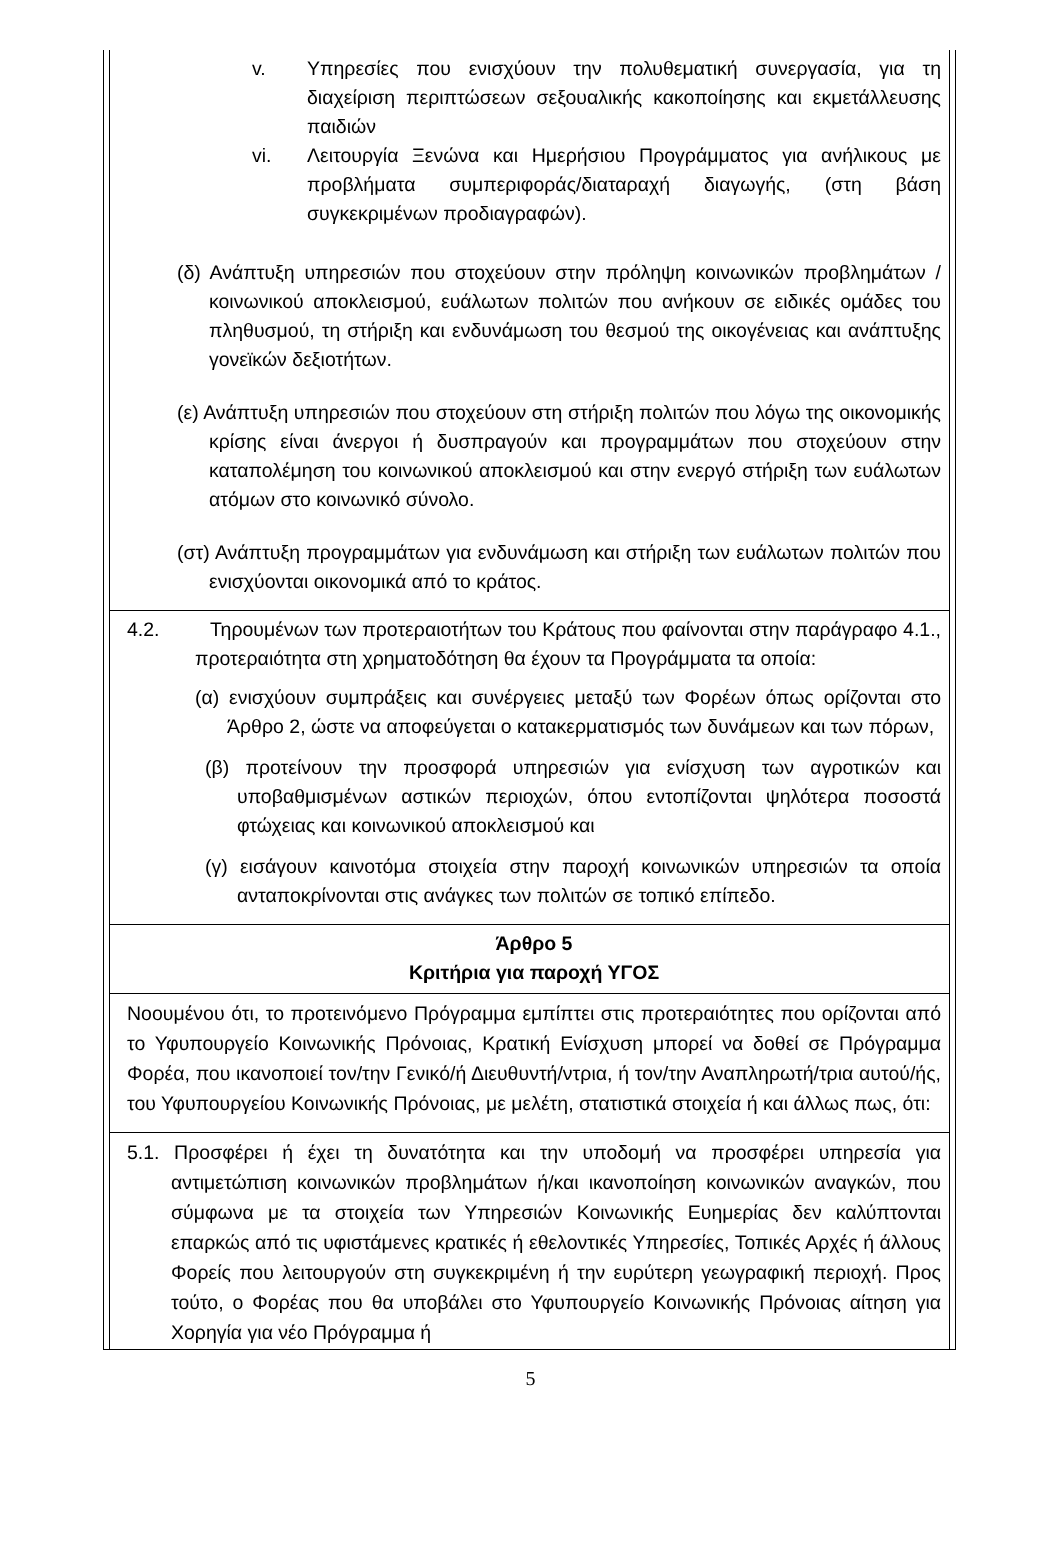v. Υπηρεσίες που ενισχύουν την πολυθεματική συνεργασία, για τη διαχείριση περιπτώσεων σεξουαλικής κακοποίησης και εκμετάλλευσης παιδιών
vi. Λειτουργία Ξενώνα και Ημερήσιου Προγράμματος για ανήλικους με προβλήματα συμπεριφοράς/διαταραχή διαγωγής, (στη βάση συγκεκριμένων προδιαγραφών).
(δ) Ανάπτυξη υπηρεσιών που στοχεύουν στην πρόληψη κοινωνικών προβλημάτων / κοινωνικού αποκλεισμού, ευάλωτων πολιτών που ανήκουν σε ειδικές ομάδες του πληθυσμού, τη στήριξη και ενδυνάμωση του θεσμού της οικογένειας και ανάπτυξης γονεϊκών δεξιοτήτων.
(ε) Ανάπτυξη υπηρεσιών που στοχεύουν στη στήριξη πολιτών που λόγω της οικονομικής κρίσης είναι άνεργοι ή δυσπραγούν και προγραμμάτων που στοχεύουν στην καταπολέμηση του κοινωνικού αποκλεισμού και στην ενεργό στήριξη των ευάλωτων ατόμων στο κοινωνικό σύνολο.
(στ) Ανάπτυξη προγραμμάτων για ενδυνάμωση και στήριξη των ευάλωτων πολιτών που ενισχύονται οικονομικά από το κράτος.
4.2. Τηρουμένων των προτεραιοτήτων του Κράτους που φαίνονται στην παράγραφο 4.1., προτεραιότητα στη χρηματοδότηση θα έχουν τα Προγράμματα τα οποία:
(α) ενισχύουν συμπράξεις και συνέργειες μεταξύ των Φορέων όπως ορίζονται στο Άρθρο 2, ώστε να αποφεύγεται ο κατακερματισμός των δυνάμεων και των πόρων,
(β) προτείνουν την προσφορά υπηρεσιών για ενίσχυση των αγροτικών και υποβαθμισμένων αστικών περιοχών, όπου εντοπίζονται ψηλότερα ποσοστά φτώχειας και κοινωνικού αποκλεισμού και
(γ) εισάγουν καινοτόμα στοιχεία στην παροχή κοινωνικών υπηρεσιών τα οποία ανταποκρίνονται στις ανάγκες των πολιτών σε τοπικό επίπεδο.
Άρθρο 5
Κριτήρια για παροχή ΥΓΟΣ
Νοουμένου ότι, το προτεινόμενο Πρόγραμμα εμπίπτει στις προτεραιότητες που ορίζονται από το Υφυπουργείο Κοινωνικής Πρόνοιας, Κρατική Ενίσχυση μπορεί να δοθεί σε Πρόγραμμα Φορέα, που ικανοποιεί τον/την Γενικό/ή Διευθυντή/ντρια, ή τον/την Αναπληρωτή/τρια αυτού/ής, του Υφυπουργείου Κοινωνικής Πρόνοιας, με μελέτη, στατιστικά στοιχεία ή και άλλως πως, ότι:
5.1. Προσφέρει ή έχει τη δυνατότητα και την υποδομή να προσφέρει υπηρεσία για αντιμετώπιση κοινωνικών προβλημάτων ή/και ικανοποίηση κοινωνικών αναγκών, που σύμφωνα με τα στοιχεία των Υπηρεσιών Κοινωνικής Ευημερίας δεν καλύπτονται επαρκώς από τις υφιστάμενες κρατικές ή εθελοντικές Υπηρεσίες, Τοπικές Αρχές ή άλλους Φορείς που λειτουργούν στη συγκεκριμένη ή την ευρύτερη γεωγραφική περιοχή. Προς τούτο, ο Φορέας που θα υποβάλει στο Υφυπουργείο Κοινωνικής Πρόνοιας αίτηση για Χορηγία για νέο Πρόγραμμα ή
5